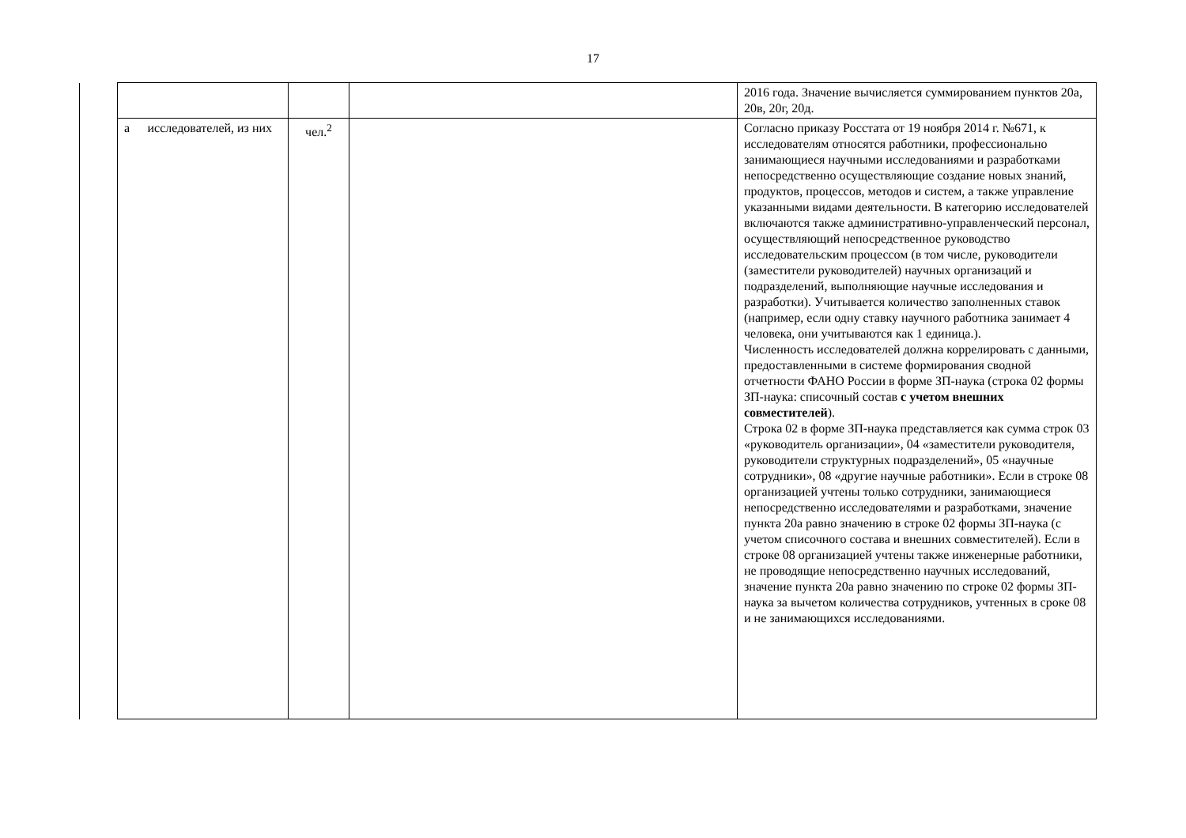17
| | | | | | 2016 года. Значение вычисляется суммированием пунктов 20а, 20в, 20г, 20д. |
| | а | исследователей, из них | чел.<sup>2</sup> | | Согласно приказу Росстата от 19 ноября 2014 г. №671, к исследователям относятся работники, профессионально занимающиеся научными исследованиями и разработками непосредственно осуществляющие создание новых знаний, продуктов, процессов, методов и систем, а также управление указанными видами деятельности. В категорию исследователей включаются также административно-управленческий персонал, осуществляющий непосредственное руководство исследовательским процессом (в том числе, руководители (заместители руководителей) научных организаций и подразделений, выполняющие научные исследования и разработки). Учитывается количество заполненных ставок (например, если одну ставку научного работника занимает 4 человека, они учитываются как 1 единица.). Численность исследователей должна коррелировать с данными, предоставленными в системе формирования сводной отчетности ФАНО России в форме ЗП-наука (строка 02 формы ЗП-наука: списочный состав с учетом внешних совместителей ). Строка 02 в форме ЗП-наука представляется как сумма строк 03 «руководитель организации», 04 «заместители руководителя, руководители структурных подразделений», 05 «научные сотрудники», 08 «другие научные работники». Если в строке 08 организацией учтены только сотрудники, занимающиеся непосредственно исследователями и разработками, значение пункта 20а равно значению в строке 02 формы ЗП-наука (с учетом списочного состава и внешних совместителей). Если в строке 08 организацией учтены также инженерные работники, не проводящие непосредственно научных исследований, значение пункта 20а равно значению по строке 02 формы ЗП-наука за вычетом количества сотрудников, учтенных в сроке 08 и не занимающихся исследованиями. |